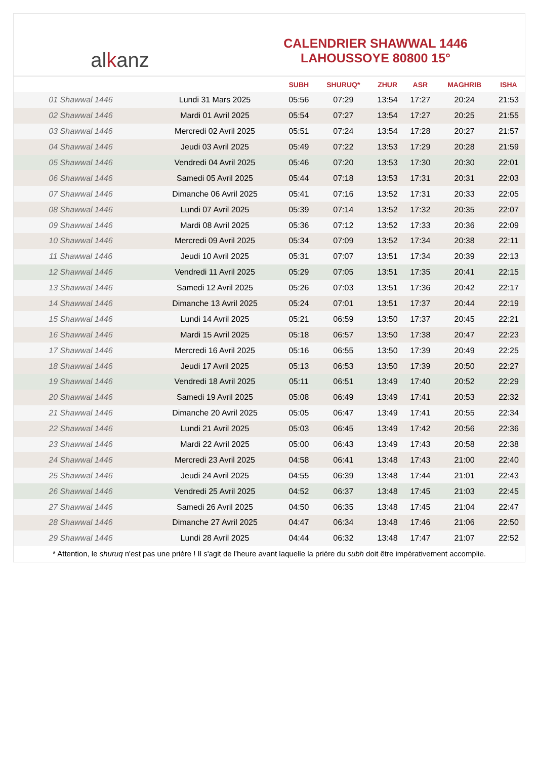al k anz
CALENDRIER SHAWWAL 1446
LAHOUSSOYE 80800 15°
| | | SUBH | SHURUQ* | ZHUR | ASR | MAGHRIB | ISHA |
| --- | --- | --- | --- | --- | --- | --- | --- |
| 01 Shawwal 1446 | Lundi 31 Mars 2025 | 05:56 | 07:29 | 13:54 | 17:27 | 20:24 | 21:53 |
| 02 Shawwal 1446 | Mardi 01 Avril 2025 | 05:54 | 07:27 | 13:54 | 17:27 | 20:25 | 21:55 |
| 03 Shawwal 1446 | Mercredi 02 Avril 2025 | 05:51 | 07:24 | 13:54 | 17:28 | 20:27 | 21:57 |
| 04 Shawwal 1446 | Jeudi 03 Avril 2025 | 05:49 | 07:22 | 13:53 | 17:29 | 20:28 | 21:59 |
| 05 Shawwal 1446 | Vendredi 04 Avril 2025 | 05:46 | 07:20 | 13:53 | 17:30 | 20:30 | 22:01 |
| 06 Shawwal 1446 | Samedi 05 Avril 2025 | 05:44 | 07:18 | 13:53 | 17:31 | 20:31 | 22:03 |
| 07 Shawwal 1446 | Dimanche 06 Avril 2025 | 05:41 | 07:16 | 13:52 | 17:31 | 20:33 | 22:05 |
| 08 Shawwal 1446 | Lundi 07 Avril 2025 | 05:39 | 07:14 | 13:52 | 17:32 | 20:35 | 22:07 |
| 09 Shawwal 1446 | Mardi 08 Avril 2025 | 05:36 | 07:12 | 13:52 | 17:33 | 20:36 | 22:09 |
| 10 Shawwal 1446 | Mercredi 09 Avril 2025 | 05:34 | 07:09 | 13:52 | 17:34 | 20:38 | 22:11 |
| 11 Shawwal 1446 | Jeudi 10 Avril 2025 | 05:31 | 07:07 | 13:51 | 17:34 | 20:39 | 22:13 |
| 12 Shawwal 1446 | Vendredi 11 Avril 2025 | 05:29 | 07:05 | 13:51 | 17:35 | 20:41 | 22:15 |
| 13 Shawwal 1446 | Samedi 12 Avril 2025 | 05:26 | 07:03 | 13:51 | 17:36 | 20:42 | 22:17 |
| 14 Shawwal 1446 | Dimanche 13 Avril 2025 | 05:24 | 07:01 | 13:51 | 17:37 | 20:44 | 22:19 |
| 15 Shawwal 1446 | Lundi 14 Avril 2025 | 05:21 | 06:59 | 13:50 | 17:37 | 20:45 | 22:21 |
| 16 Shawwal 1446 | Mardi 15 Avril 2025 | 05:18 | 06:57 | 13:50 | 17:38 | 20:47 | 22:23 |
| 17 Shawwal 1446 | Mercredi 16 Avril 2025 | 05:16 | 06:55 | 13:50 | 17:39 | 20:49 | 22:25 |
| 18 Shawwal 1446 | Jeudi 17 Avril 2025 | 05:13 | 06:53 | 13:50 | 17:39 | 20:50 | 22:27 |
| 19 Shawwal 1446 | Vendredi 18 Avril 2025 | 05:11 | 06:51 | 13:49 | 17:40 | 20:52 | 22:29 |
| 20 Shawwal 1446 | Samedi 19 Avril 2025 | 05:08 | 06:49 | 13:49 | 17:41 | 20:53 | 22:32 |
| 21 Shawwal 1446 | Dimanche 20 Avril 2025 | 05:05 | 06:47 | 13:49 | 17:41 | 20:55 | 22:34 |
| 22 Shawwal 1446 | Lundi 21 Avril 2025 | 05:03 | 06:45 | 13:49 | 17:42 | 20:56 | 22:36 |
| 23 Shawwal 1446 | Mardi 22 Avril 2025 | 05:00 | 06:43 | 13:49 | 17:43 | 20:58 | 22:38 |
| 24 Shawwal 1446 | Mercredi 23 Avril 2025 | 04:58 | 06:41 | 13:48 | 17:43 | 21:00 | 22:40 |
| 25 Shawwal 1446 | Jeudi 24 Avril 2025 | 04:55 | 06:39 | 13:48 | 17:44 | 21:01 | 22:43 |
| 26 Shawwal 1446 | Vendredi 25 Avril 2025 | 04:52 | 06:37 | 13:48 | 17:45 | 21:03 | 22:45 |
| 27 Shawwal 1446 | Samedi 26 Avril 2025 | 04:50 | 06:35 | 13:48 | 17:45 | 21:04 | 22:47 |
| 28 Shawwal 1446 | Dimanche 27 Avril 2025 | 04:47 | 06:34 | 13:48 | 17:46 | 21:06 | 22:50 |
| 29 Shawwal 1446 | Lundi 28 Avril 2025 | 04:44 | 06:32 | 13:48 | 17:47 | 21:07 | 22:52 |
* Attention, le shuruq n'est pas une prière ! Il s'agit de l'heure avant laquelle la prière du subh doit être impérativement accomplie.